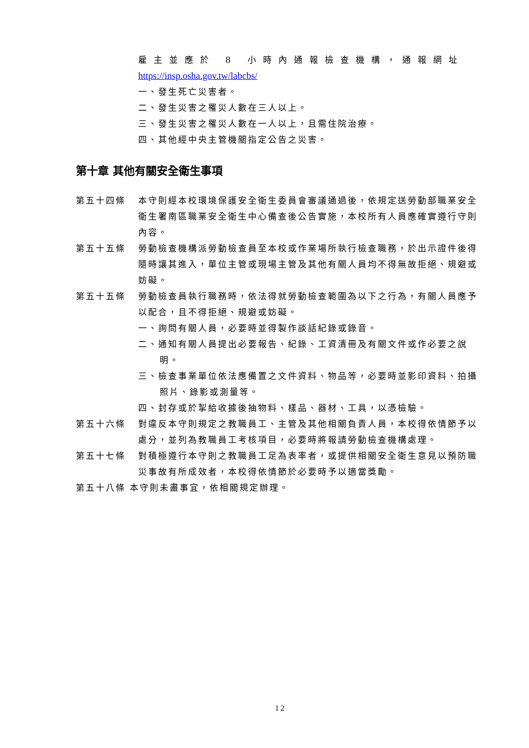雇主並應於 8 小時內通報檢查機構，通報網址
https://insp.osha.gov.tw/labcbs/
一、發生死亡災害者。
二、發生災害之罹災人數在三人以上。
三、發生災害之罹災人數在一人以上，且需住院治療。
四、其他經中央主管機關指定公告之災害。
第十章 其他有關安全衛生事項
第五十四條 本守則經本校環境保護安全衛生委員會審議通過後，依規定送勞動部職業安全衛生署南區職業安全衛生中心備查後公告實施，本校所有人員應確實遵行守則內容。
第五十五條 勞動檢查機構派勞動檢查員至本校或作業場所執行檢查職務，於出示證件後得隨時讓其進入，單位主管或現場主管及其他有關人員均不得無故拒絕、規避或妨礙。
第五十五條 勞動檢查員執行職務時，依法得就勞動檢查範圍為以下之行為，有關人員應予以配合，且不得拒絕、規避或妨礙。
一、詢問有關人員，必要時並得製作談話紀錄或錄音。
二、通知有關人員提出必要報告、紀錄、工資清冊及有關文件或作必要之說明。
三、檢查事業單位依法應備置之文件資料、物品等，必要時並影印資料、拍攝照片、錄影或測量等。
四、封存或於掣給收據後抽物料、樣品、器材、工具，以憑檢驗。
第五十六條 對違反本守則規定之教職員工、主管及其他相關負責人員，本校得依情節予以處分，並列為教職員工考核項目，必要時將報請勞動檢查機構處理。
第五十七條 對積極遵行本守則之教職員工足為表率者，或提供相關安全衛生意見以預防職災事故有所成效者，本校得依情節於必要時予以適當獎勵。
第五十八條 本守則未盡事宜，依相關規定辦理。
12